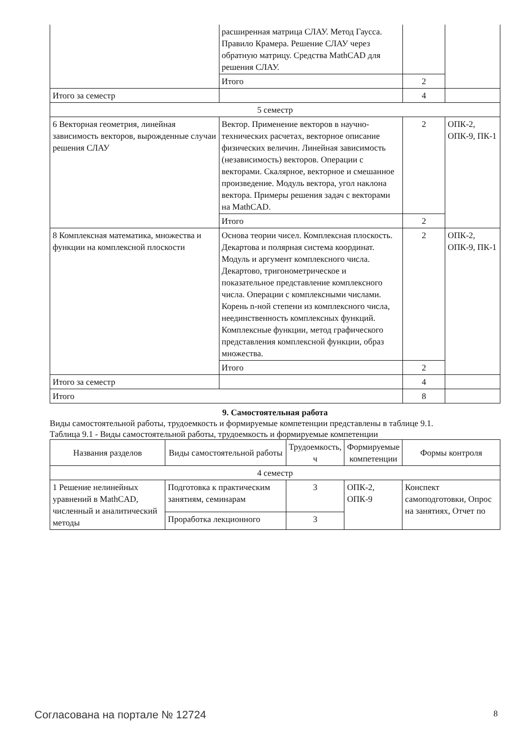| | расширенная матрица СЛАУ. Метод Гаусса. Правило Крамера. Решение СЛАУ через обратную матрицу. Средства MathCAD для решения СЛАУ. | | |
| | Итого | 2 | |
| Итого за семестр | | 4 | |
| 5 семестр | | | |
| 6 Векторная геометрия, линейная зависимость векторов, вырожденные случаи решения СЛАУ | Вектор. Применение векторов в научно-технических расчетах, векторное описание физических величин. Линейная зависимость (независимость) векторов. Операции с векторами. Скалярное, векторное и смешанное произведение. Модуль вектора, угол наклона вектора. Примеры решения задач с векторами на MathCAD. | 2 | ОПК-2, ОПК-9, ПК-1 |
| | Итого | 2 | |
| 8 Комплексная математика, множества и функции на комплексной плоскости | Основа теории чисел. Комплексная плоскость. Декартова и полярная система координат. Модуль и аргумент комплексного числа. Декартово, тригонометрическое и показательное представление комплексного числа. Операции с комплексными числами. Корень n-ной степени из комплексного числа, неединственность комплексных функций. Комплексные функции, метод графического представления комплексной функции, образ множества. | 2 | ОПК-2, ОПК-9, ПК-1 |
| | Итого | 2 | |
| Итого за семестр | | 4 | |
| Итого | | 8 | |
9. Самостоятельная работа
Виды самостоятельной работы, трудоемкость и формируемые компетенции представлены в таблице 9.1.
Таблица 9.1 - Виды самостоятельной работы, трудоемкость и формируемые компетенции
| Названия разделов | Виды самостоятельной работы | Трудоемкость, ч | Формируемые компетенции | Формы контроля |
| --- | --- | --- | --- | --- |
| 4 семестр | | | | |
| 1 Решение нелинейных уравнений в MathCAD, численный и аналитический методы | Подготовка к практическим занятиям, семинарам | 3 | ОПК-2, ОПК-9 | Конспект самоподготовки, Опрос на занятиях, Отчет по |
| | Проработка лекционного | 3 | | |
Согласована на портале № 12724 8